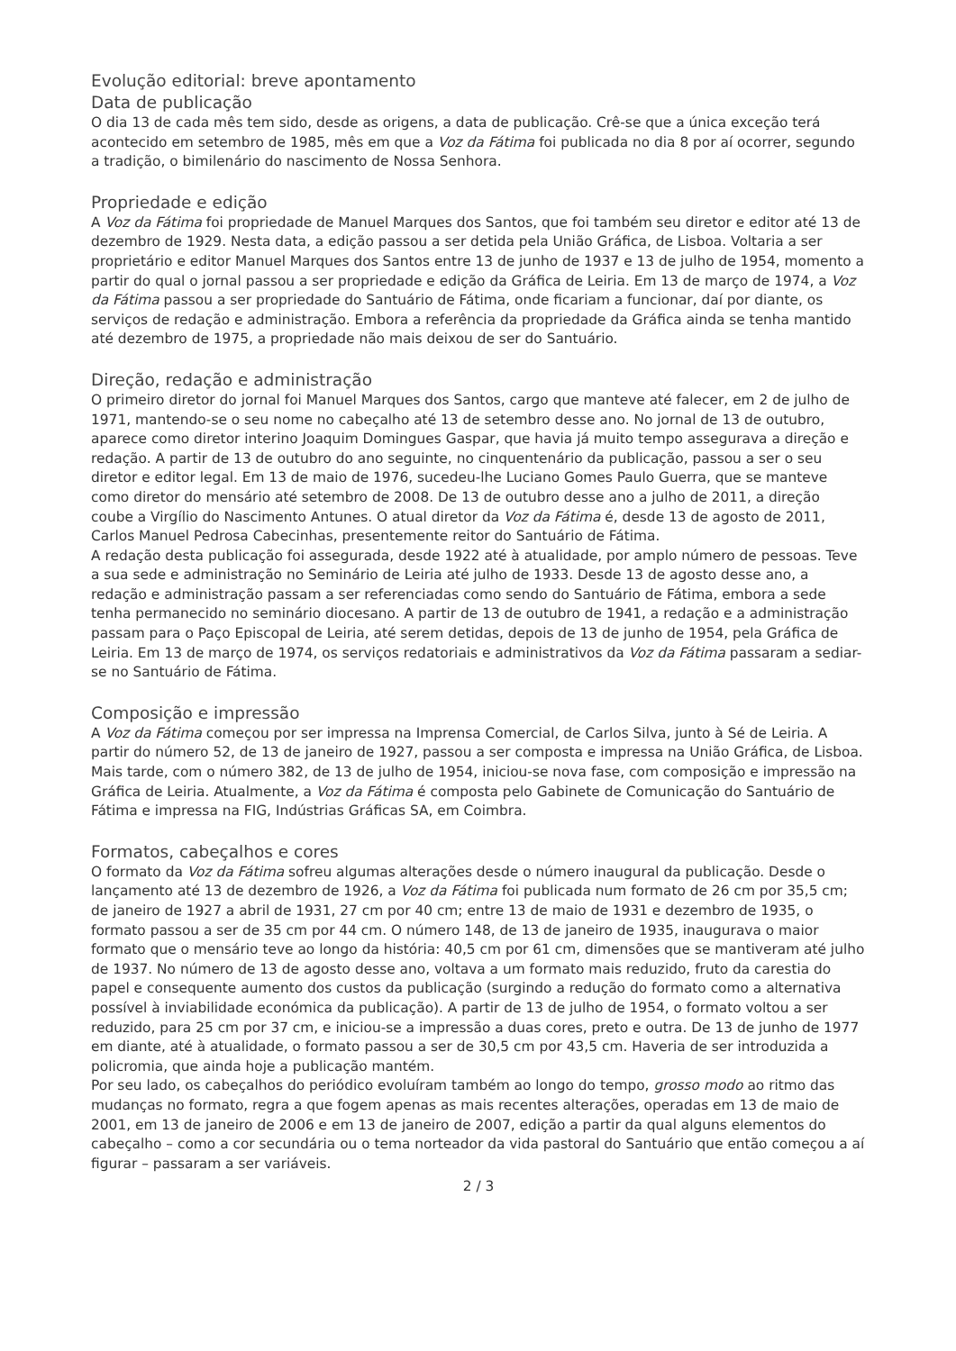Evolução editorial: breve apontamento
Data de publicação
O dia 13 de cada mês tem sido, desde as origens, a data de publicação. Crê-se que a única exceção terá acontecido em setembro de 1985, mês em que a Voz da Fátima foi publicada no dia 8 por aí ocorrer, segundo a tradição, o bimilenário do nascimento de Nossa Senhora.
Propriedade e edição
A Voz da Fátima foi propriedade de Manuel Marques dos Santos, que foi também seu diretor e editor até 13 de dezembro de 1929. Nesta data, a edição passou a ser detida pela União Gráfica, de Lisboa. Voltaria a ser proprietário e editor Manuel Marques dos Santos entre 13 de junho de 1937 e 13 de julho de 1954, momento a partir do qual o jornal passou a ser propriedade e edição da Gráfica de Leiria. Em 13 de março de 1974, a Voz da Fátima passou a ser propriedade do Santuário de Fátima, onde ficariam a funcionar, daí por diante, os serviços de redação e administração. Embora a referência da propriedade da Gráfica ainda se tenha mantido até dezembro de 1975, a propriedade não mais deixou de ser do Santuário.
Direção, redação e administração
O primeiro diretor do jornal foi Manuel Marques dos Santos, cargo que manteve até falecer, em 2 de julho de 1971, mantendo-se o seu nome no cabeçalho até 13 de setembro desse ano. No jornal de 13 de outubro, aparece como diretor interino Joaquim Domingues Gaspar, que havia já muito tempo assegurava a direção e redação. A partir de 13 de outubro do ano seguinte, no cinquentenário da publicação, passou a ser o seu diretor e editor legal. Em 13 de maio de 1976, sucedeu-lhe Luciano Gomes Paulo Guerra, que se manteve como diretor do mensário até setembro de 2008. De 13 de outubro desse ano a julho de 2011, a direção coube a Virgílio do Nascimento Antunes. O atual diretor da Voz da Fátima é, desde 13 de agosto de 2011, Carlos Manuel Pedrosa Cabecinhas, presentemente reitor do Santuário de Fátima.
A redação desta publicação foi assegurada, desde 1922 até à atualidade, por amplo número de pessoas. Teve a sua sede e administração no Seminário de Leiria até julho de 1933. Desde 13 de agosto desse ano, a redação e administração passam a ser referenciadas como sendo do Santuário de Fátima, embora a sede tenha permanecido no seminário diocesano. A partir de 13 de outubro de 1941, a redação e a administração passam para o Paço Episcopal de Leiria, até serem detidas, depois de 13 de junho de 1954, pela Gráfica de Leiria. Em 13 de março de 1974, os serviços redatoriais e administrativos da Voz da Fátima passaram a sediar-se no Santuário de Fátima.
Composição e impressão
A Voz da Fátima começou por ser impressa na Imprensa Comercial, de Carlos Silva, junto à Sé de Leiria. A partir do número 52, de 13 de janeiro de 1927, passou a ser composta e impressa na União Gráfica, de Lisboa. Mais tarde, com o número 382, de 13 de julho de 1954, iniciou-se nova fase, com composição e impressão na Gráfica de Leiria. Atualmente, a Voz da Fátima é composta pelo Gabinete de Comunicação do Santuário de Fátima e impressa na FIG, Indústrias Gráficas SA, em Coimbra.
Formatos, cabeçalhos e cores
O formato da Voz da Fátima sofreu algumas alterações desde o número inaugural da publicação. Desde o lançamento até 13 de dezembro de 1926, a Voz da Fátima foi publicada num formato de 26 cm por 35,5 cm; de janeiro de 1927 a abril de 1931, 27 cm por 40 cm; entre 13 de maio de 1931 e dezembro de 1935, o formato passou a ser de 35 cm por 44 cm. O número 148, de 13 de janeiro de 1935, inaugurava o maior formato que o mensário teve ao longo da história: 40,5 cm por 61 cm, dimensões que se mantiveram até julho de 1937. No número de 13 de agosto desse ano, voltava a um formato mais reduzido, fruto da carestia do papel e consequente aumento dos custos da publicação (surgindo a redução do formato como a alternativa possível à inviabilidade económica da publicação). A partir de 13 de julho de 1954, o formato voltou a ser reduzido, para 25 cm por 37 cm, e iniciou-se a impressão a duas cores, preto e outra. De 13 de junho de 1977 em diante, até à atualidade, o formato passou a ser de 30,5 cm por 43,5 cm. Haveria de ser introduzida a policromia, que ainda hoje a publicação mantém.
Por seu lado, os cabeçalhos do periódico evoluíram também ao longo do tempo, grosso modo ao ritmo das mudanças no formato, regra a que fogem apenas as mais recentes alterações, operadas em 13 de maio de 2001, em 13 de janeiro de 2006 e em 13 de janeiro de 2007, edição a partir da qual alguns elementos do cabeçalho – como a cor secundária ou o tema norteador da vida pastoral do Santuário que então começou a aí figurar – passaram a ser variáveis.
2 / 3